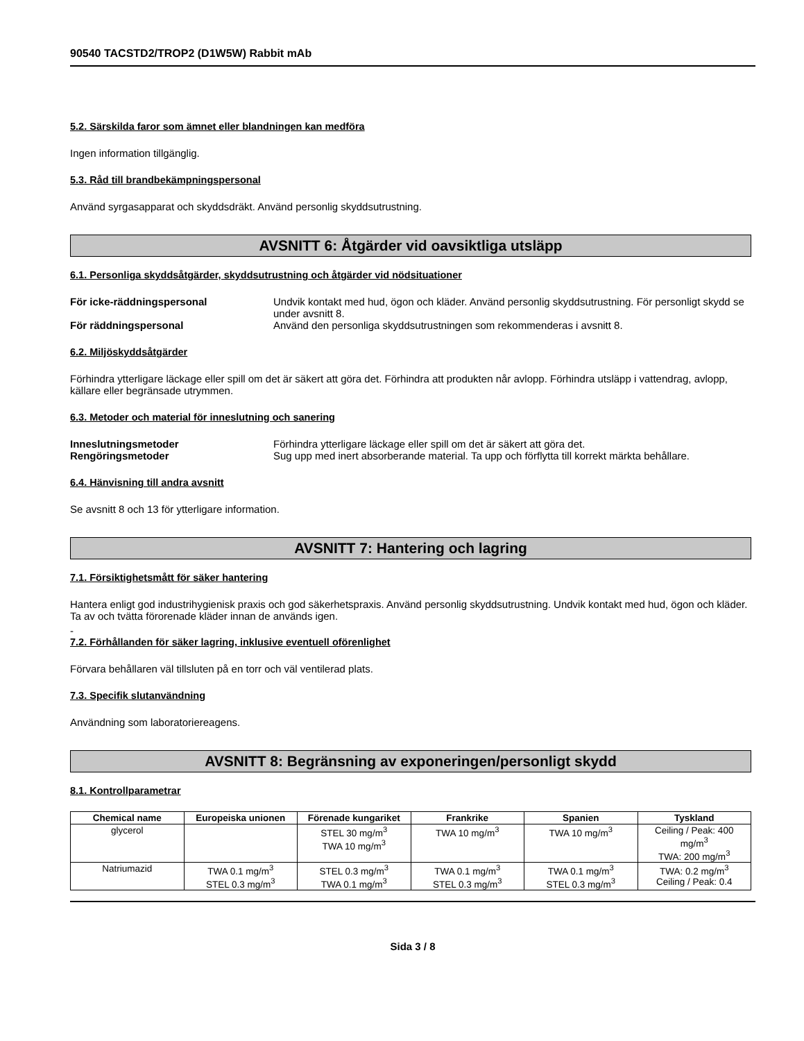90540 TACSTD2/TROP2 (D1W5W) Rabbit mAb
5.2. Särskilda faror som ämnet eller blandningen kan medföra
Ingen information tillgänglig.
5.3. Råd till brandbekämpningspersonal
Använd syrgasapparat och skyddsdräkt. Använd personlig skyddsutrustning.
AVSNITT 6: Åtgärder vid oavsiktliga utsläpp
6.1. Personliga skyddsåtgärder, skyddsutrustning och åtgärder vid nödsituationer
För icke-räddningspersonal Undvik kontakt med hud, ögon och kläder. Använd personlig skyddsutrustning. För personligt skydd se under avsnitt 8.
För räddningspersonal Använd den personliga skyddsutrustningen som rekommenderas i avsnitt 8.
6.2. Miljöskyddsåtgärder
Förhindra ytterligare läckage eller spill om det är säkert att göra det. Förhindra att produkten når avlopp. Förhindra utsläpp i vattendrag, avlopp, källare eller begränsade utrymmen.
6.3. Metoder och material för inneslutning och sanering
Inneslutningsmetoder Förhindra ytterligare läckage eller spill om det är säkert att göra det.
Rengöringsmetoder Sug upp med inert absorberande material. Ta upp och förflytta till korrekt märkta behållare.
6.4. Hänvisning till andra avsnitt
Se avsnitt 8 och 13 för ytterligare information.
AVSNITT 7: Hantering och lagring
7.1. Försiktighetsmått för säker hantering
Hantera enligt god industrihygienisk praxis och god säkerhetspraxis. Använd personlig skyddsutrustning. Undvik kontakt med hud, ögon och kläder. Ta av och tvätta förorenade kläder innan de används igen.
-
7.2. Förhållanden för säker lagring, inklusive eventuell oförenlighet
Förvara behållaren väl tillsluten på en torr och väl ventilerad plats.
7.3. Specifik slutanvändning
Användning som laboratoriereagens.
AVSNITT 8: Begränsning av exponeringen/personligt skydd
8.1. Kontrollparametrar
| Chemical name | Europeiska unionen | Förenade kungariket | Frankrike | Spanien | Tyskland |
| --- | --- | --- | --- | --- | --- |
| glycerol | | STEL 30 mg/m<sup>3</sup> TWA 10 mg/m<sup>3</sup> | TWA 10 mg/m<sup>3</sup> | TWA 10 mg/m<sup>3</sup> | Ceiling / Peak: 400 mg/m<sup>3</sup> TWA: 200 mg/m<sup>3</sup> |
| Natriumazid | TWA 0.1 mg/m<sup>3</sup> STEL 0.3 mg/m<sup>3</sup> | STEL 0.3 mg/m<sup>3</sup> TWA 0.1 mg/m<sup>3</sup> | TWA 0.1 mg/m<sup>3</sup> STEL 0.3 mg/m<sup>3</sup> | TWA 0.1 mg/m<sup>3</sup> STEL 0.3 mg/m<sup>3</sup> | TWA: 0.2 mg/m<sup>3</sup> Ceiling / Peak: 0.4 |
Sida 3 / 8